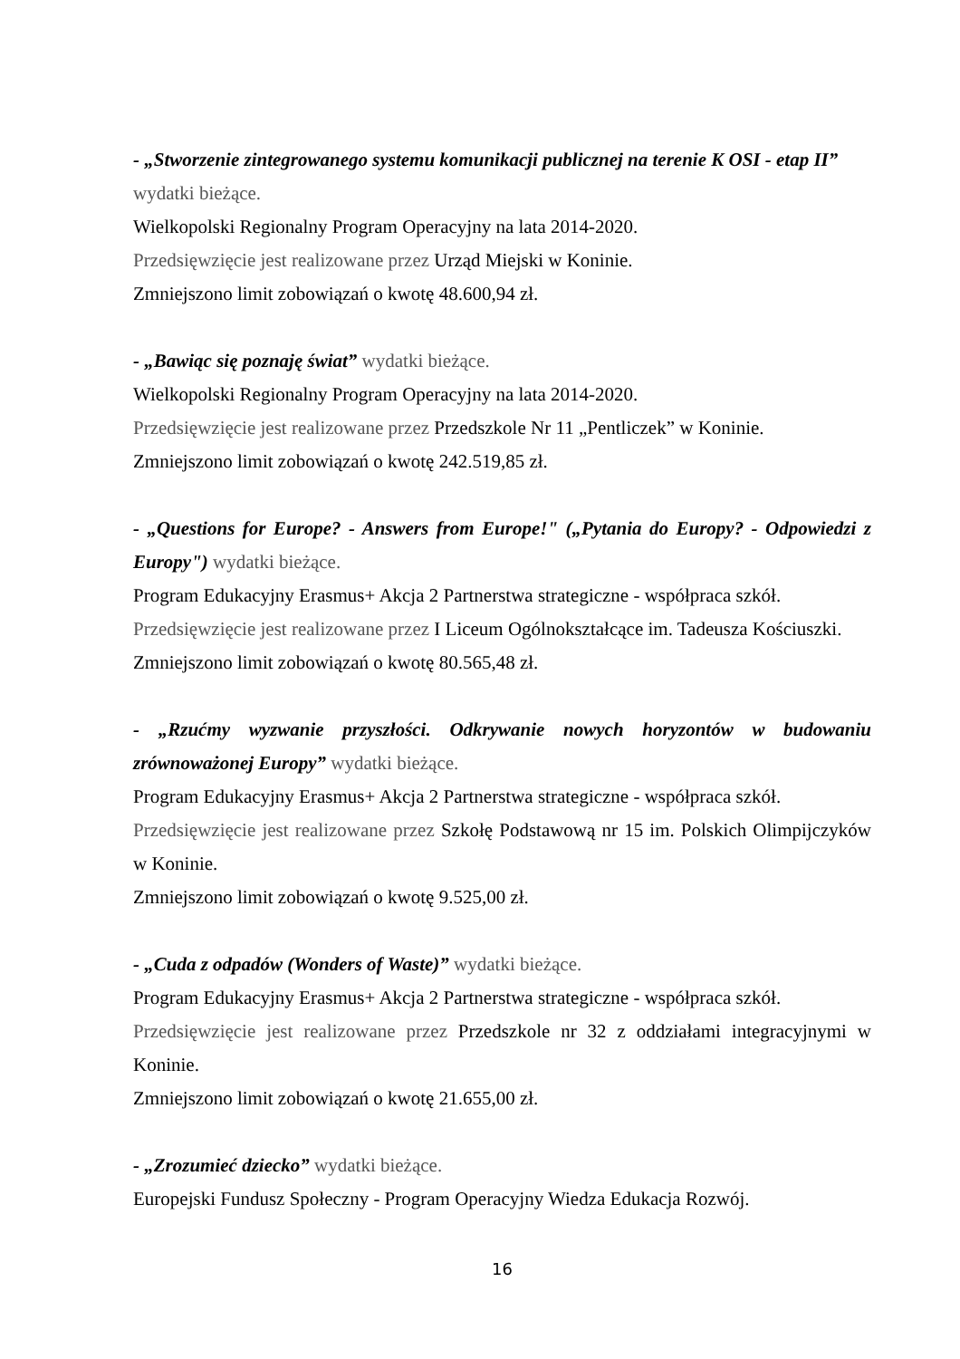- „Stworzenie zintegrowanego systemu komunikacji publicznej na terenie K OSI - etap II”
wydatki bieżące.
Wielkopolski Regionalny Program Operacyjny na lata 2014-2020.
Przedsięwzięcie jest realizowane przez Urząd Miejski w Koninie.
Zmniejszono limit zobowiązań o kwotę 48.600,94 zł.
- „Bawiąc się poznaję świat” wydatki bieżące.
Wielkopolski Regionalny Program Operacyjny na lata 2014-2020.
Przedsięwzięcie jest realizowane przez Przedszkole Nr 11 „Pentliczek” w Koninie.
Zmniejszono limit zobowiązań o kwotę 242.519,85 zł.
- „Questions for Europe? - Answers from Europe!" („Pytania do Europy? - Odpowiedzi z Europy") wydatki bieżące.
Program Edukacyjny Erasmus+ Akcja 2 Partnerstwa strategiczne - współpraca szkół.
Przedsięwzięcie jest realizowane przez I Liceum Ogólnokształcące im. Tadeusza Kościuszki.
Zmniejszono limit zobowiązań o kwotę 80.565,48 zł.
- „Rzućmy wyzwanie przyszłości. Odkrywanie nowych horyzontów w budowaniu zrównoważonej Europy” wydatki bieżące.
Program Edukacyjny Erasmus+ Akcja 2 Partnerstwa strategiczne - współpraca szkół.
Przedsięwzięcie jest realizowane przez Szkołę Podstawową nr 15 im. Polskich Olimpijczyków w Koninie.
Zmniejszono limit zobowiązań o kwotę 9.525,00 zł.
- „Cuda z odpadów (Wonders of Waste)” wydatki bieżące.
Program Edukacyjny Erasmus+ Akcja 2 Partnerstwa strategiczne - współpraca szkół.
Przedsięwzięcie jest realizowane przez Przedszkole nr 32 z oddziałami integracyjnymi w Koninie.
Zmniejszono limit zobowiązań o kwotę 21.655,00 zł.
- „Zrozumieć dziecko” wydatki bieżące.
Europejski Fundusz Społeczny - Program Operacyjny Wiedza Edukacja Rozwój.
16